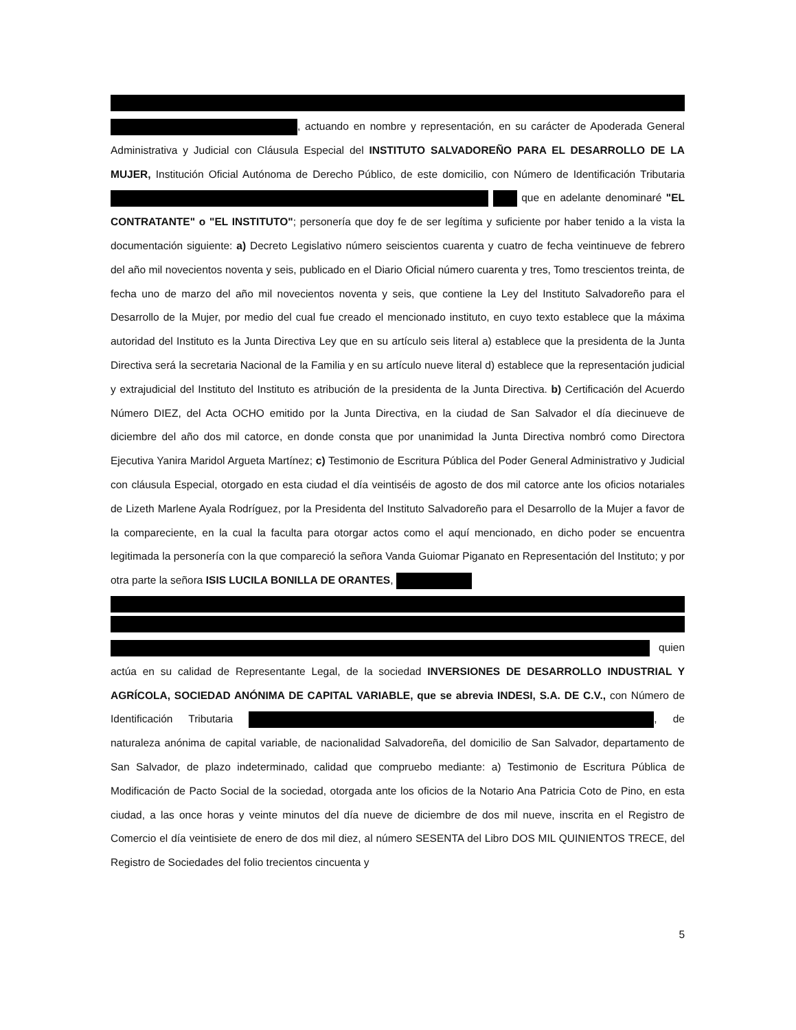, actuando en nombre y representación, en su carácter de Apoderada General Administrativa y Judicial con Cláusula Especial del INSTITUTO SALVADOREÑO PARA EL DESARROLLO DE LA MUJER, Institución Oficial Autónoma de Derecho Público, de este domicilio, con Número de Identificación Tributaria que en adelante denominaré "EL CONTRATANTE" o "EL INSTITUTO"; personería que doy fe de ser legítima y suficiente por haber tenido a la vista la documentación siguiente: a) Decreto Legislativo número seiscientos cuarenta y cuatro de fecha veintinueve de febrero del año mil novecientos noventa y seis, publicado en el Diario Oficial número cuarenta y tres, Tomo trescientos treinta, de fecha uno de marzo del año mil novecientos noventa y seis, que contiene la Ley del Instituto Salvadoreño para el Desarrollo de la Mujer, por medio del cual fue creado el mencionado instituto, en cuyo texto establece que la máxima autoridad del Instituto es la Junta Directiva Ley que en su artículo seis literal a) establece que la presidenta de la Junta Directiva será la secretaria Nacional de la Familia y en su artículo nueve literal d) establece que la representación judicial y extrajudicial del Instituto del Instituto es atribución de la presidenta de la Junta Directiva. b) Certificación del Acuerdo Número DIEZ, del Acta OCHO emitido por la Junta Directiva, en la ciudad de San Salvador el día diecinueve de diciembre del año dos mil catorce, en donde consta que por unanimidad la Junta Directiva nombró como Directora Ejecutiva Yanira Maridol Argueta Martínez; c) Testimonio de Escritura Pública del Poder General Administrativo y Judicial con cláusula Especial, otorgado en esta ciudad el día veintiséis de agosto de dos mil catorce ante los oficios notariales de Lizeth Marlene Ayala Rodríguez, por la Presidenta del Instituto Salvadoreño para el Desarrollo de la Mujer a favor de la compareciente, en la cual la faculta para otorgar actos como el aquí mencionado, en dicho poder se encuentra legitimada la personería con la que compareció la señora Vanda Guiomar Piganato en Representación del Instituto; y por otra parte la señora ISIS LUCILA BONILLA DE ORANTES,
quien actúa en su calidad de Representante Legal, de la sociedad INVERSIONES DE DESARROLLO INDUSTRIAL Y AGRÍCOLA, SOCIEDAD ANÓNIMA DE CAPITAL VARIABLE, que se abrevia INDESI, S.A. DE C.V., con Número de Identificación Tributaria , de naturaleza anónima de capital variable, de nacionalidad Salvadoreña, del domicilio de San Salvador, departamento de San Salvador, de plazo indeterminado, calidad que compruebo mediante: a) Testimonio de Escritura Pública de Modificación de Pacto Social de la sociedad, otorgada ante los oficios de la Notario Ana Patricia Coto de Pino, en esta ciudad, a las once horas y veinte minutos del día nueve de diciembre de dos mil nueve, inscrita en el Registro de Comercio el día veintisiete de enero de dos mil diez, al número SESENTA del Libro DOS MIL QUINIENTOS TRECE, del Registro de Sociedades del folio trecientos cincuenta y
5